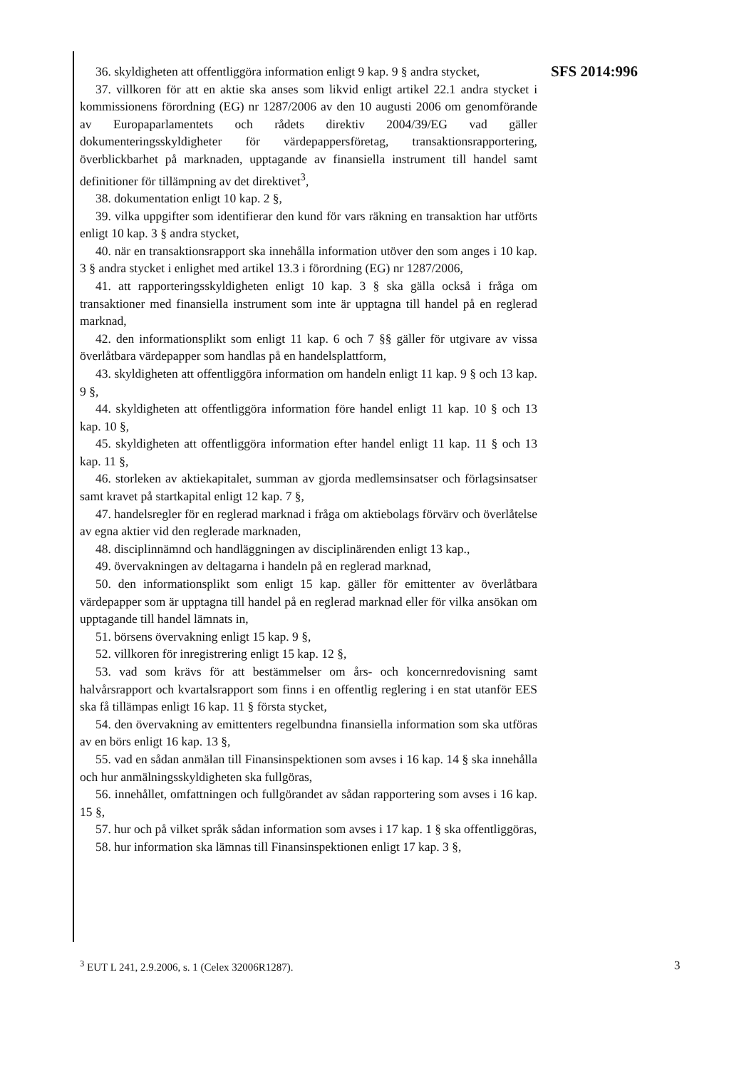SFS 2014:996
36. skyldigheten att offentliggöra information enligt 9 kap. 9 § andra stycket,
37. villkoren för att en aktie ska anses som likvid enligt artikel 22.1 andra stycket i kommissionens förordning (EG) nr 1287/2006 av den 10 augusti 2006 om genomförande av Europaparlamentets och rådets direktiv 2004/39/EG vad gäller dokumenteringsskyldigheter för värdepappersföretag, transaktionsrapportering, överblickbarhet på marknaden, upptagande av finansiella instrument till handel samt definitioner för tillämpning av det direktivet<sup>3</sup>,
38. dokumentation enligt 10 kap. 2 §,
39. vilka uppgifter som identifierar den kund för vars räkning en transaktion har utförts enligt 10 kap. 3 § andra stycket,
40. när en transaktionsrapport ska innehålla information utöver den som anges i 10 kap. 3 § andra stycket i enlighet med artikel 13.3 i förordning (EG) nr 1287/2006,
41. att rapporteringsskyldigheten enligt 10 kap. 3 § ska gälla också i fråga om transaktioner med finansiella instrument som inte är upptagna till handel på en reglerad marknad,
42. den informationsplikt som enligt 11 kap. 6 och 7 §§ gäller för utgivare av vissa överlåtbara värdepapper som handlas på en handelsplattform,
43. skyldigheten att offentliggöra information om handeln enligt 11 kap. 9 § och 13 kap. 9 §,
44. skyldigheten att offentliggöra information före handel enligt 11 kap. 10 § och 13 kap. 10 §,
45. skyldigheten att offentliggöra information efter handel enligt 11 kap. 11 § och 13 kap. 11 §,
46. storleken av aktiekapitalet, summan av gjorda medlemsinsatser och förlagsinsatser samt kravet på startkapital enligt 12 kap. 7 §,
47. handelsregler för en reglerad marknad i fråga om aktiebolags förvärv och överlåtelse av egna aktier vid den reglerade marknaden,
48. disciplinnämnd och handläggningen av disciplinärenden enligt 13 kap.,
49. övervakningen av deltagarna i handeln på en reglerad marknad,
50. den informationsplikt som enligt 15 kap. gäller för emittenter av överlåtbara värdepapper som är upptagna till handel på en reglerad marknad eller för vilka ansökan om upptagande till handel lämnats in,
51. börsens övervakning enligt 15 kap. 9 §,
52. villkoren för inregistrering enligt 15 kap. 12 §,
53. vad som krävs för att bestämmelser om års- och koncernredovisning samt halvårsrapport och kvartalsrapport som finns i en offentlig reglering i en stat utanför EES ska få tillämpas enligt 16 kap. 11 § första stycket,
54. den övervakning av emittenters regelbundna finansiella information som ska utföras av en börs enligt 16 kap. 13 §,
55. vad en sådan anmälan till Finansinspektionen som avses i 16 kap. 14 § ska innehålla och hur anmälningsskyldigheten ska fullgöras,
56. innehållet, omfattningen och fullgörandet av sådan rapportering som avses i 16 kap. 15 §,
57. hur och på vilket språk sådan information som avses i 17 kap. 1 § ska offentliggöras,
58. hur information ska lämnas till Finansinspektionen enligt 17 kap. 3 §,
<sup>3</sup> EUT L 241, 2.9.2006, s. 1 (Celex 32006R1287).
3